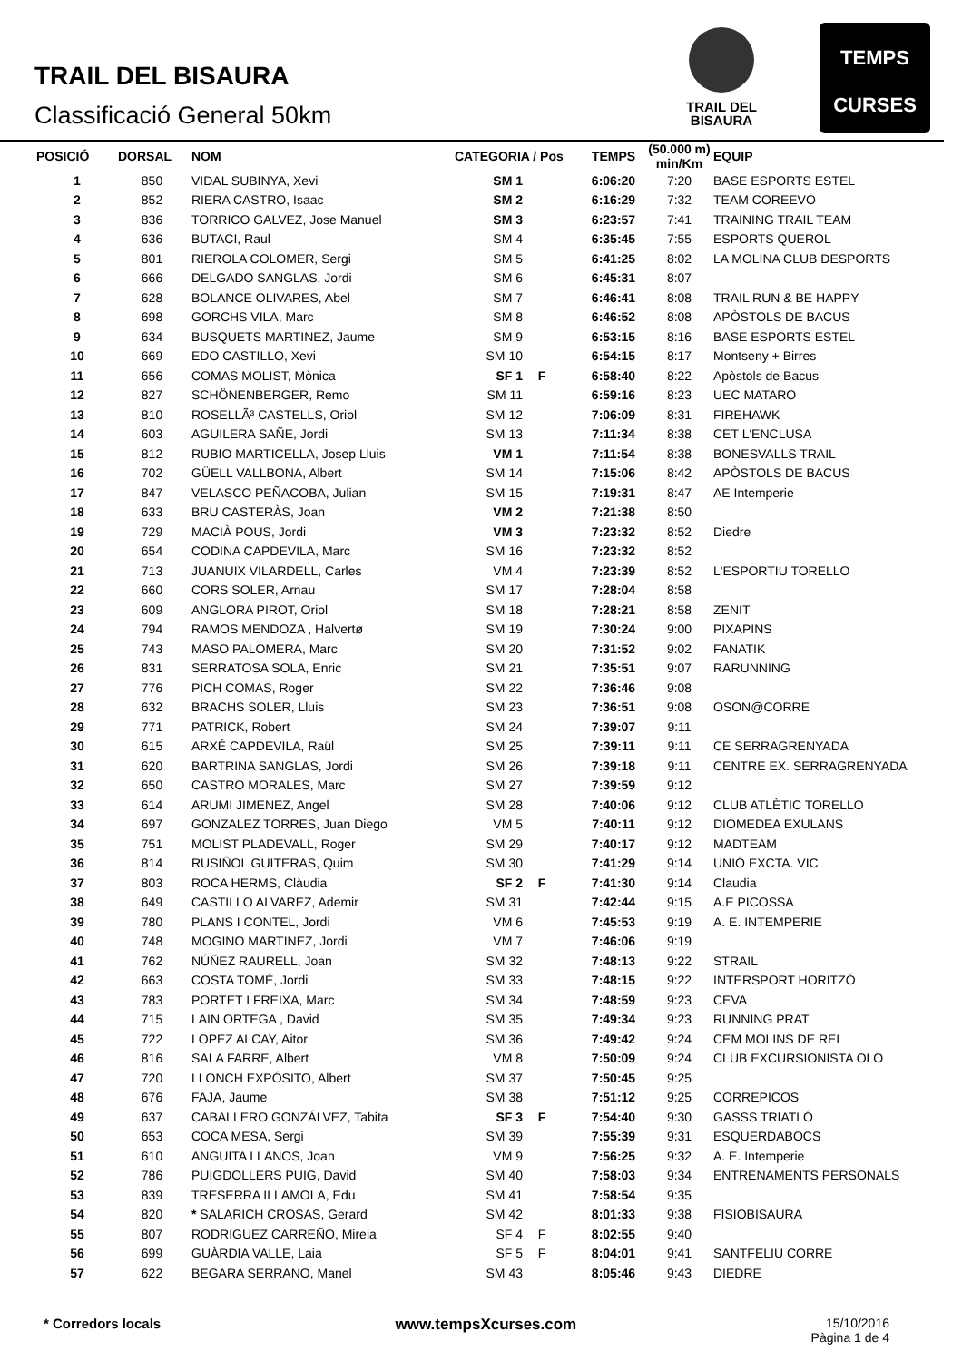TRAIL DEL BISAURA
Classificació General 50km
TRAIL DEL
BISAURA
TEMPS
CURSES
| POSICIÓ | DORSAL | NOM | CATEGORIA / Pos | | TEMPS | (50.000 m) min/Km | EQUIP |
| --- | --- | --- | --- | --- | --- | --- | --- |
| 1 | 850 | VIDAL SUBINYA, Xevi | SM 1 | | 6:06:20 | 7:20 | BASE ESPORTS ESTEL |
| 2 | 852 | RIERA CASTRO, Isaac | SM 2 | | 6:16:29 | 7:32 | TEAM COREEVO |
| 3 | 836 | TORRICO GALVEZ, Jose Manuel | SM 3 | | 6:23:57 | 7:41 | TRAINING TRAIL TEAM |
| 4 | 636 | BUTACI, Raul | SM 4 | | 6:35:45 | 7:55 | ESPORTS QUEROL |
| 5 | 801 | RIEROLA COLOMER, Sergi | SM 5 | | 6:41:25 | 8:02 | LA MOLINA CLUB DESPORTS |
| 6 | 666 | DELGADO SANGLAS, Jordi | SM 6 | | 6:45:31 | 8:07 | |
| 7 | 628 | BOLANCE OLIVARES, Abel | SM 7 | | 6:46:41 | 8:08 | TRAIL RUN & BE HAPPY |
| 8 | 698 | GORCHS VILA, Marc | SM 8 | | 6:46:52 | 8:08 | APÒSTOLS DE BACUS |
| 9 | 634 | BUSQUETS MARTINEZ, Jaume | SM 9 | | 6:53:15 | 8:16 | BASE ESPORTS ESTEL |
| 10 | 669 | EDO CASTILLO, Xevi | SM 10 | | 6:54:15 | 8:17 | Montseny + Birres |
| 11 | 656 | COMAS MOLIST, Mònica | SF 1 | F | 6:58:40 | 8:22 | Apòstols de Bacus |
| 12 | 827 | SCHÖNENBERGER, Remo | SM 11 | | 6:59:16 | 8:23 | UEC MATARO |
| 13 | 810 | ROSELLÃ³ CASTELLS, Oriol | SM 12 | | 7:06:09 | 8:31 | FIREHAWK |
| 14 | 603 | AGUILERA SAÑE, Jordi | SM 13 | | 7:11:34 | 8:38 | CET L'ENCLUSA |
| 15 | 812 | RUBIO MARTICELLA, Josep Lluis | VM 1 | | 7:11:54 | 8:38 | BONESVALLS TRAIL |
| 16 | 702 | GÜELL VALLBONA, Albert | SM 14 | | 7:15:06 | 8:42 | APÒSTOLS DE BACUS |
| 17 | 847 | VELASCO PEÑACOBA, Julian | SM 15 | | 7:19:31 | 8:47 | AE Intemperie |
| 18 | 633 | BRU CASTERÀS, Joan | VM 2 | | 7:21:38 | 8:50 | |
| 19 | 729 | MACIÀ POUS, Jordi | VM 3 | | 7:23:32 | 8:52 | Diedre |
| 20 | 654 | CODINA CAPDEVILA, Marc | SM 16 | | 7:23:32 | 8:52 | |
| 21 | 713 | JUANUIX VILARDELL, Carles | VM 4 | | 7:23:39 | 8:52 | L'ESPORTIU TORELLO |
| 22 | 660 | CORS SOLER, Arnau | SM 17 | | 7:28:04 | 8:58 | |
| 23 | 609 | ANGLORA PIROT, Oriol | SM 18 | | 7:28:21 | 8:58 | ZENIT |
| 24 | 794 | RAMOS MENDOZA , Halvertø | SM 19 | | 7:30:24 | 9:00 | PIXAPINS |
| 25 | 743 | MASO PALOMERA, Marc | SM 20 | | 7:31:52 | 9:02 | FANATIK |
| 26 | 831 | SERRATOSA SOLA, Enric | SM 21 | | 7:35:51 | 9:07 | RARUNNING |
| 27 | 776 | PICH COMAS, Roger | SM 22 | | 7:36:46 | 9:08 | |
| 28 | 632 | BRACHS SOLER, Lluis | SM 23 | | 7:36:51 | 9:08 | OSON@CORRE |
| 29 | 771 | PATRICK, Robert | SM 24 | | 7:39:07 | 9:11 | |
| 30 | 615 | ARXÉ CAPDEVILA, Raül | SM 25 | | 7:39:11 | 9:11 | CE SERRAGRENYADA |
| 31 | 620 | BARTRINA SANGLAS, Jordi | SM 26 | | 7:39:18 | 9:11 | CENTRE EX. SERRAGRENYADA |
| 32 | 650 | CASTRO MORALES, Marc | SM 27 | | 7:39:59 | 9:12 | |
| 33 | 614 | ARUMI JIMENEZ, Angel | SM 28 | | 7:40:06 | 9:12 | CLUB ATLÈTIC TORELLO |
| 34 | 697 | GONZALEZ TORRES, Juan Diego | VM 5 | | 7:40:11 | 9:12 | DIOMEDEA EXULANS |
| 35 | 751 | MOLIST PLADEVALL, Roger | SM 29 | | 7:40:17 | 9:12 | MADTEAM |
| 36 | 814 | RUSIÑOL GUITERAS, Quim | SM 30 | | 7:41:29 | 9:14 | UNIÓ EXCTA. VIC |
| 37 | 803 | ROCA HERMS, Clàudia | SF 2 | F | 7:41:30 | 9:14 | Claudia |
| 38 | 649 | CASTILLO ALVAREZ, Ademir | SM 31 | | 7:42:44 | 9:15 | A.E PICOSSA |
| 39 | 780 | PLANS I CONTEL, Jordi | VM 6 | | 7:45:53 | 9:19 | A. E. INTEMPERIE |
| 40 | 748 | MOGINO MARTINEZ, Jordi | VM 7 | | 7:46:06 | 9:19 | |
| 41 | 762 | NÚÑEZ RAURELL, Joan | SM 32 | | 7:48:13 | 9:22 | STRAIL |
| 42 | 663 | COSTA TOMÉ, Jordi | SM 33 | | 7:48:15 | 9:22 | INTERSPORT HORITZÓ |
| 43 | 783 | PORTET I FREIXA, Marc | SM 34 | | 7:48:59 | 9:23 | CEVA |
| 44 | 715 | LAIN ORTEGA , David | SM 35 | | 7:49:34 | 9:23 | RUNNING PRAT |
| 45 | 722 | LOPEZ ALCAY, Aitor | SM 36 | | 7:49:42 | 9:24 | CEM MOLINS DE REI |
| 46 | 816 | SALA FARRE, Albert | VM 8 | | 7:50:09 | 9:24 | CLUB EXCURSIONISTA OLO |
| 47 | 720 | LLONCH EXPÓSITO, Albert | SM 37 | | 7:50:45 | 9:25 | |
| 48 | 676 | FAJA, Jaume | SM 38 | | 7:51:12 | 9:25 | CORREPICOS |
| 49 | 637 | CABALLERO GONZÁLVEZ, Tabita | SF 3 | F | 7:54:40 | 9:30 | GASSS TRIATLÓ |
| 50 | 653 | COCA MESA, Sergi | SM 39 | | 7:55:39 | 9:31 | ESQUERDABOCS |
| 51 | 610 | ANGUITA LLANOS, Joan | VM 9 | | 7:56:25 | 9:32 | A. E. Intemperie |
| 52 | 786 | PUIGDOLLERS PUIG, David | SM 40 | | 7:58:03 | 9:34 | ENTRENAMENTS PERSONALS |
| 53 | 839 | TRESERRA ILLAMOLA, Edu | SM 41 | | 7:58:54 | 9:35 | |
| 54 | 820 | * SALARICH CROSAS, Gerard | SM 42 | | 8:01:33 | 9:38 | FISIOBISAURA |
| 55 | 807 | RODRIGUEZ CARREÑO, Mireia | SF 4 | F | 8:02:55 | 9:40 | |
| 56 | 699 | GUÀRDIA VALLE, Laia | SF 5 | F | 8:04:01 | 9:41 | SANTFELIU CORRE |
| 57 | 622 | BEGARA SERRANO, Manel | SM 43 | | 8:05:46 | 9:43 | DIEDRE |
* Corredors locals www.tempsXcurses.com 15/10/2016
Pàgina 1 de 4